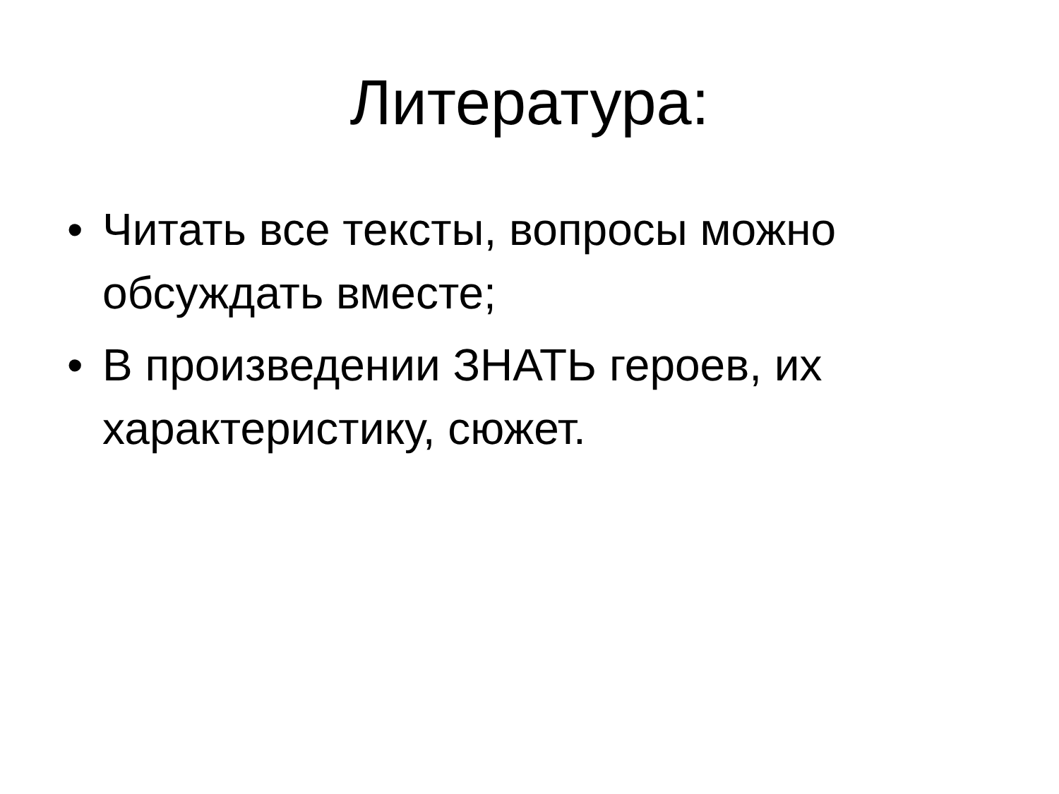Литература:
• Читать все тексты, вопросы можно обсуждать вместе;
• В произведении ЗНАТЬ героев, их характеристику, сюжет.